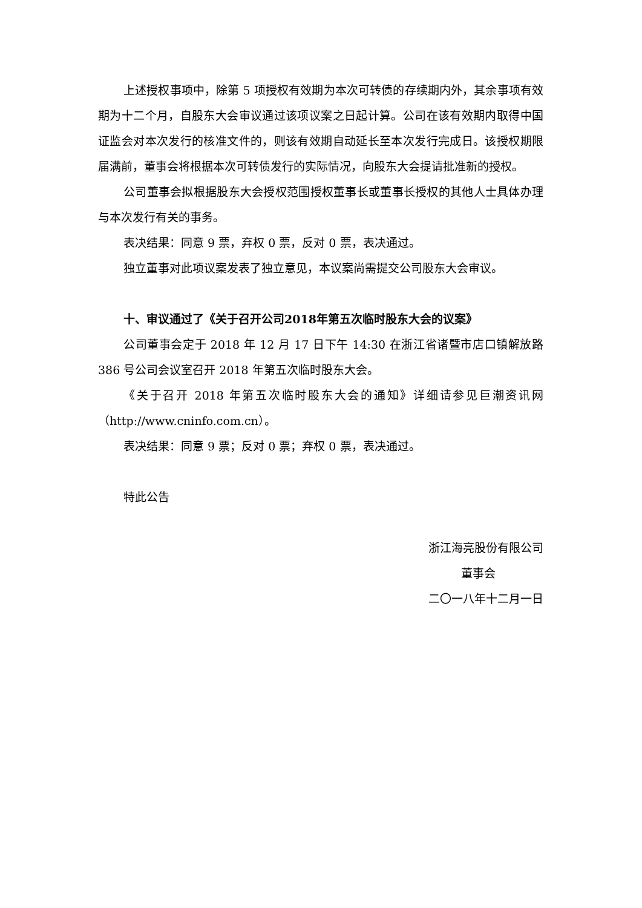上述授权事项中，除第 5 项授权有效期为本次可转债的存续期内外，其余事项有效期为十二个月，自股东大会审议通过该项议案之日起计算。公司在该有效期内取得中国证监会对本次发行的核准文件的，则该有效期自动延长至本次发行完成日。该授权期限届满前，董事会将根据本次可转债发行的实际情况，向股东大会提请批准新的授权。
公司董事会拟根据股东大会授权范围授权董事长或董事长授权的其他人士具体办理与本次发行有关的事务。
表决结果：同意 9 票，弃权 0 票，反对 0 票，表决通过。
独立董事对此项议案发表了独立意见，本议案尚需提交公司股东大会审议。
十、审议通过了《关于召开公司2018年第五次临时股东大会的议案》
公司董事会定于 2018 年 12 月 17 日下午 14:30 在浙江省诸暨市店口镇解放路 386 号公司会议室召开 2018 年第五次临时股东大会。
《关于召开 2018 年第五次临时股东大会的通知》详细请参见巨潮资讯网（http://www.cninfo.com.cn）。
表决结果：同意 9 票；反对 0 票；弃权 0 票，表决通过。
特此公告
浙江海亮股份有限公司
董事会
二〇一八年十二月一日